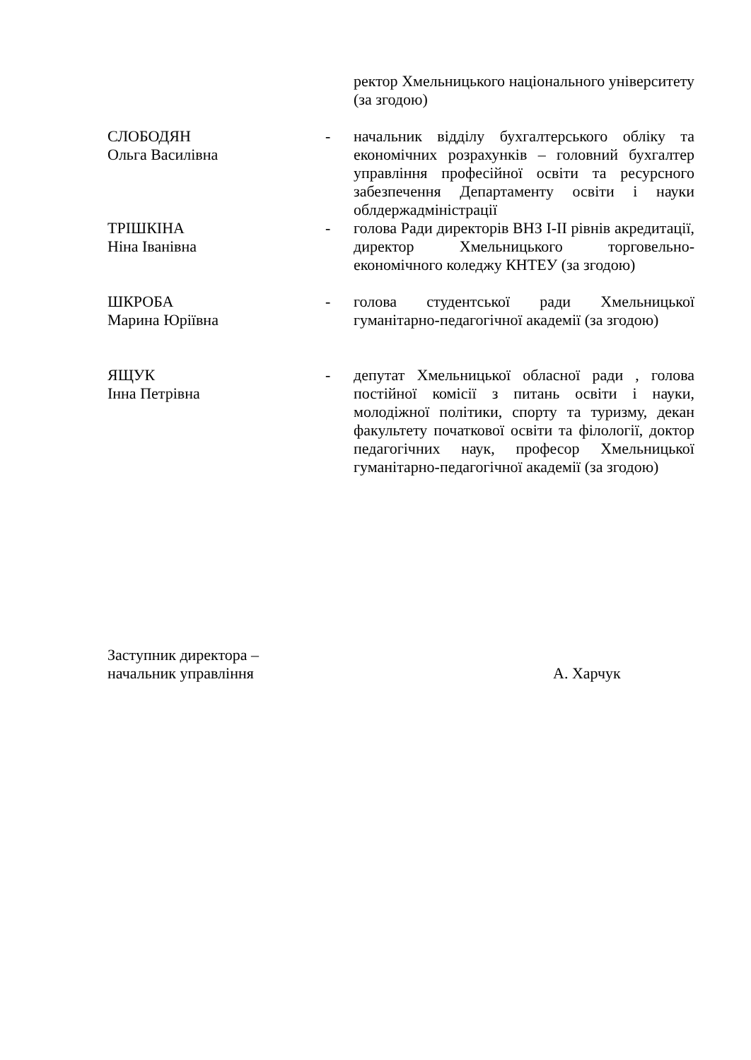ректор Хмельницького національного університету (за згодою)
СЛОБОДЯН
Ольга Василівна
- начальник відділу бухгалтерського обліку та економічних розрахунків – головний бухгалтер управління професійної освіти та ресурсного забезпечення Департаменту освіти і науки облдержадміністрації
ТРІШКІНА
Ніна Іванівна
- голова Ради директорів ВНЗ І-ІІ рівнів акредитації, директор Хмельницького торговельно-економічного коледжу КНТЕУ (за згодою)
ШКРОБА
Марина Юріївна
- голова студентської ради Хмельницької гуманітарно-педагогічної академії (за згодою)
ЯЩУК
Інна Петрівна
- депутат Хмельницької обласної ради , голова постійної комісії з питань освіти і науки, молодіжної політики, спорту та туризму, декан факультету початкової освіти та філології, доктор педагогічних наук, професор Хмельницької гуманітарно-педагогічної академії (за згодою)
Заступник директора –
начальник управління
А. Харчук